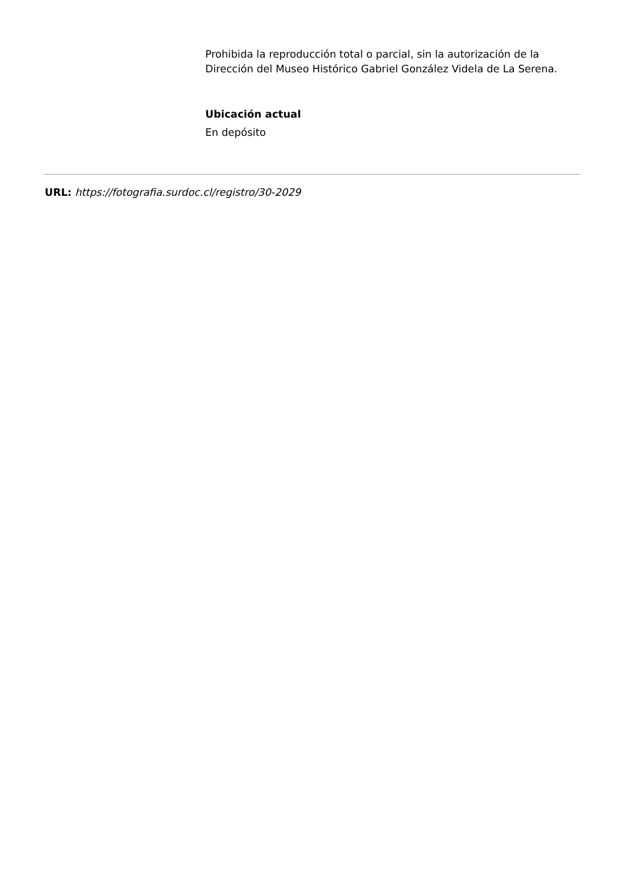Prohibida la reproducción total o parcial, sin la autorización de la Dirección del Museo Histórico Gabriel González Videla de La Serena.
Ubicación actual
En depósito
URL: https://fotografia.surdoc.cl/registro/30-2029